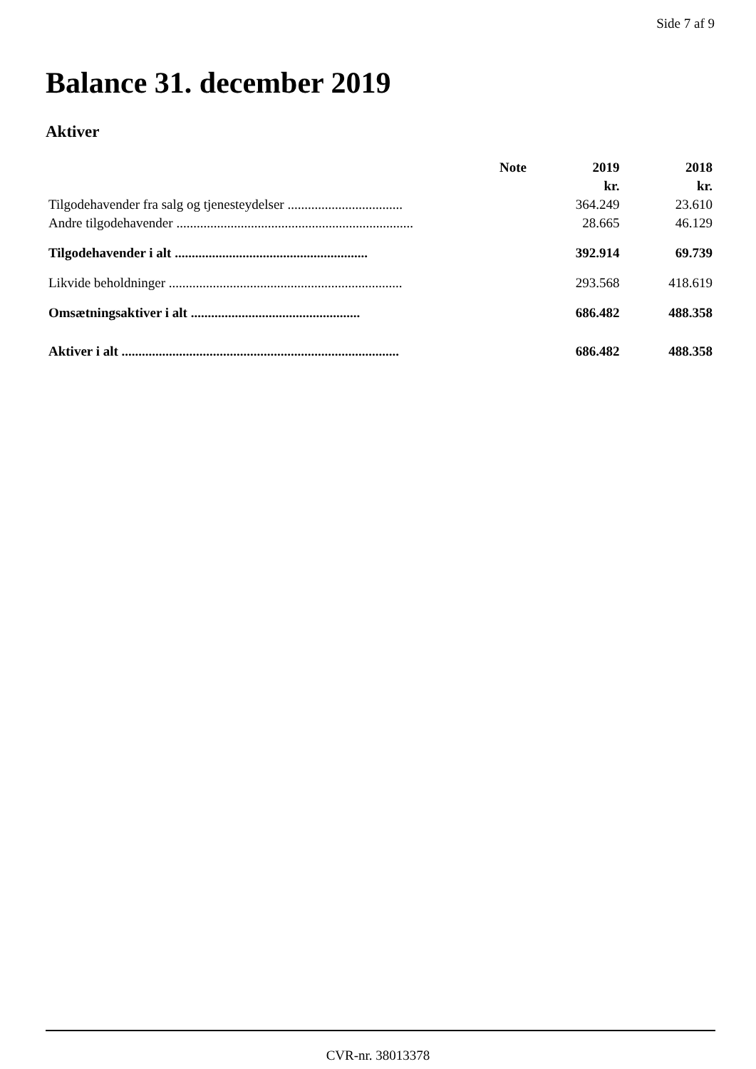Side 7 af 9
Balance 31. december 2019
Aktiver
| | Note | 2019 | 2018 |
| --- | --- | --- | --- |
| | | kr. | kr. |
| Tilgodehavender fra salg og tjenesteydelser .................................. | | 364.249 | 23.610 |
| Andre tilgodehavender ...................................................................... | | 28.665 | 46.129 |
| Tilgodehavender i alt ......................................................... | | 392.914 | 69.739 |
| Likvide beholdninger ..................................................................... | | 293.568 | 418.619 |
| Omsætningsaktiver i alt .................................................. | | 686.482 | 488.358 |
| Aktiver i alt .................................................................................. | | 686.482 | 488.358 |
CVR-nr. 38013378